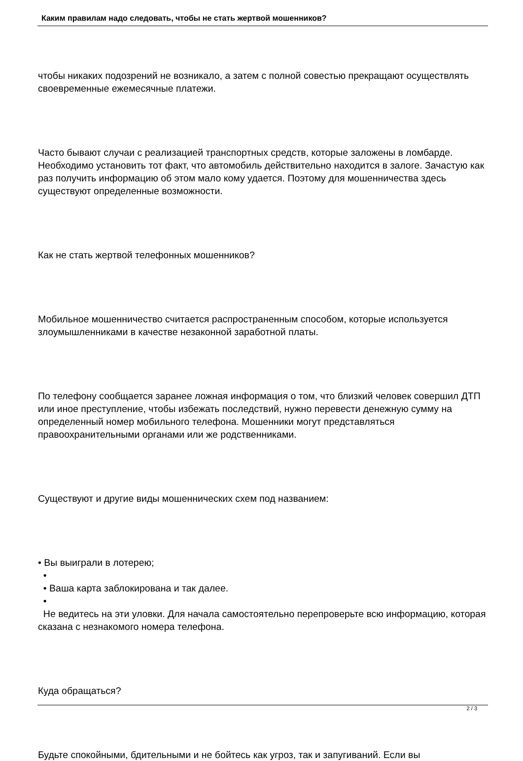Каким правилам надо следовать, чтобы не стать жертвой мошенников?
чтобы никаких подозрений не возникало, а затем с полной совестью прекращают осуществлять своевременные ежемесячные платежи.
Часто бывают случаи с реализацией транспортных средств, которые заложены в ломбарде. Необходимо установить тот факт, что автомобиль действительно находится в залоге. Зачастую как раз получить информацию об этом мало кому удается. Поэтому для мошенничества здесь существуют определенные возможности.
Как не стать жертвой телефонных мошенников?
Мобильное мошенничество считается распространенным способом, которые используется злоумышленниками в качестве незаконной заработной платы.
По телефону сообщается заранее ложная информация о том, что близкий человек совершил ДТП или иное преступление, чтобы избежать последствий, нужно перевести денежную сумму на определенный номер мобильного телефона. Мошенники могут представляться правоохранительными органами или же родственниками.
Существуют и другие виды мошеннических схем под названием:
• Вы выиграли в лотерею;
•
• Ваша карта заблокирована и так далее.
•
Не ведитесь на эти уловки. Для начала самостоятельно перепроверьте всю информацию, которая сказана с незнакомого номера телефона.
Куда обращаться?
Будьте спокойными, бдительными и не бойтесь как угроз, так и запугиваний. Если вы
2 / 3